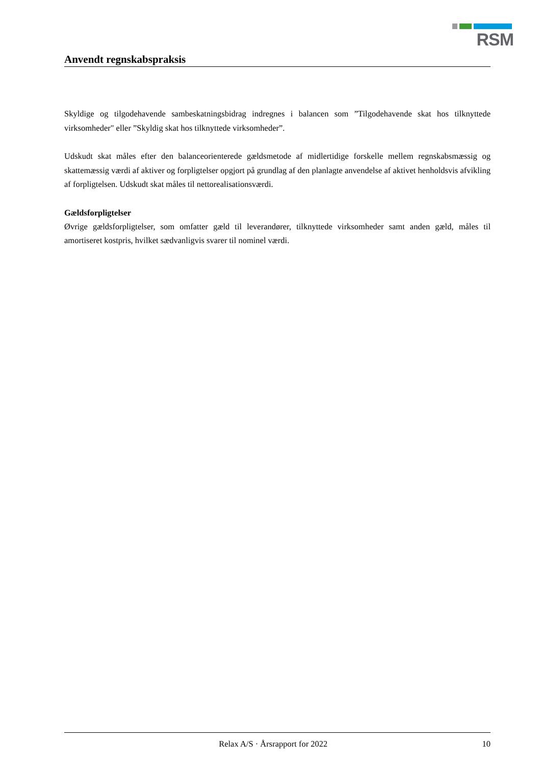RSM
Anvendt regnskabspraksis
Skyldige og tilgodehavende sambeskatningsbidrag indregnes i balancen som ”Tilgodehavende skat hos tilknyttede virksomheder" eller ”Skyldig skat hos tilknyttede virksomheder”.
Udskudt skat måles efter den balanceorienterede gældsmetode af midlertidige forskelle mellem regnskabsmæssig og skattemæssig værdi af aktiver og forpligtelser opgjort på grundlag af den planlagte anvendelse af aktivet henholdsvis afvikling af forpligtelsen. Udskudt skat måles til nettorealisationsværdi.
Gældsforpligtelser
Øvrige gældsforpligtelser, som omfatter gæld til leverandører, tilknyttede virksomheder samt anden gæld, måles til amortiseret kostpris, hvilket sædvanligvis svarer til nominel værdi.
Relax A/S · Årsrapport for 2022 10